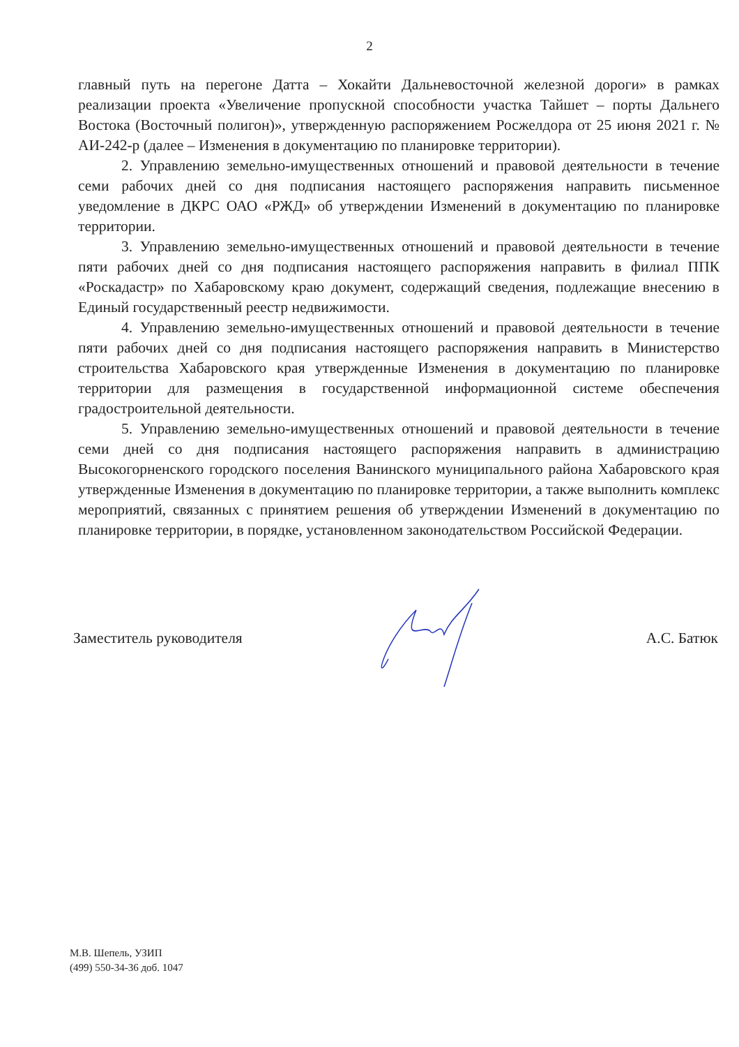2
главный путь на перегоне Датта – Хокайти Дальневосточной железной дороги» в рамках реализации проекта «Увеличение пропускной способности участка Тайшет – порты Дальнего Востока (Восточный полигон)», утвержденную распоряжением Росжелдора от 25 июня 2021 г. № АИ-242-р (далее – Изменения в документацию по планировке территории).
2. Управлению земельно-имущественных отношений и правовой деятельности в течение семи рабочих дней со дня подписания настоящего распоряжения направить письменное уведомление в ДКРС ОАО «РЖД» об утверждении Изменений в документацию по планировке территории.
3. Управлению земельно-имущественных отношений и правовой деятельности в течение пяти рабочих дней со дня подписания настоящего распоряжения направить в филиал ППК «Роскадастр» по Хабаровскому краю документ, содержащий сведения, подлежащие внесению в Единый государственный реестр недвижимости.
4. Управлению земельно-имущественных отношений и правовой деятельности в течение пяти рабочих дней со дня подписания настоящего распоряжения направить в Министерство строительства Хабаровского края утвержденные Изменения в документацию по планировке территории для размещения в государственной информационной системе обеспечения градостроительной деятельности.
5. Управлению земельно-имущественных отношений и правовой деятельности в течение семи дней со дня подписания настоящего распоряжения направить в администрацию Высокогорненского городского поселения Ванинского муниципального района Хабаровского края утвержденные Изменения в документацию по планировке территории, а также выполнить комплекс мероприятий, связанных с принятием решения об утверждении Изменений в документацию по планировке территории, в порядке, установленном законодательством Российской Федерации.
Заместитель руководителя А.С. Батюк
М.В. Шепель, УЗИП
(499) 550-34-36 доб. 1047